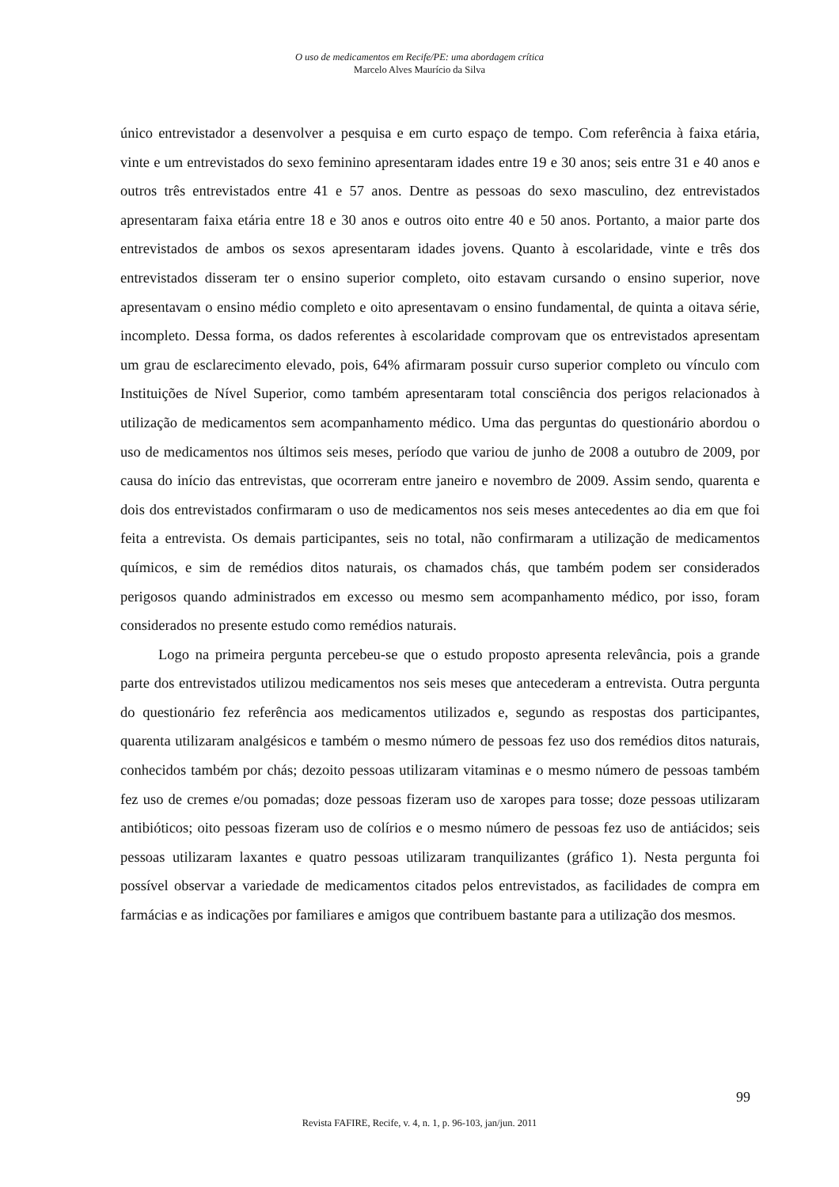O uso de medicamentos em Recife/PE: uma abordagem crítica
Marcelo Alves Maurício da Silva
único entrevistador a desenvolver a pesquisa e em curto espaço de tempo. Com referência à faixa etária, vinte e um entrevistados do sexo feminino apresentaram idades entre 19 e 30 anos; seis entre 31 e 40 anos e outros três entrevistados entre 41 e 57 anos. Dentre as pessoas do sexo masculino, dez entrevistados apresentaram faixa etária entre 18 e 30 anos e outros oito entre 40 e 50 anos. Portanto, a maior parte dos entrevistados de ambos os sexos apresentaram idades jovens. Quanto à escolaridade, vinte e três dos entrevistados disseram ter o ensino superior completo, oito estavam cursando o ensino superior, nove apresentavam o ensino médio completo e oito apresentavam o ensino fundamental, de quinta a oitava série, incompleto. Dessa forma, os dados referentes à escolaridade comprovam que os entrevistados apresentam um grau de esclarecimento elevado, pois, 64% afirmaram possuir curso superior completo ou vínculo com Instituições de Nível Superior, como também apresentaram total consciência dos perigos relacionados à utilização de medicamentos sem acompanhamento médico. Uma das perguntas do questionário abordou o uso de medicamentos nos últimos seis meses, período que variou de junho de 2008 a outubro de 2009, por causa do início das entrevistas, que ocorreram entre janeiro e novembro de 2009. Assim sendo, quarenta e dois dos entrevistados confirmaram o uso de medicamentos nos seis meses antecedentes ao dia em que foi feita a entrevista. Os demais participantes, seis no total, não confirmaram a utilização de medicamentos químicos, e sim de remédios ditos naturais, os chamados chás, que também podem ser considerados perigosos quando administrados em excesso ou mesmo sem acompanhamento médico, por isso, foram considerados no presente estudo como remédios naturais.
Logo na primeira pergunta percebeu-se que o estudo proposto apresenta relevância, pois a grande parte dos entrevistados utilizou medicamentos nos seis meses que antecederam a entrevista. Outra pergunta do questionário fez referência aos medicamentos utilizados e, segundo as respostas dos participantes, quarenta utilizaram analgésicos e também o mesmo número de pessoas fez uso dos remédios ditos naturais, conhecidos também por chás; dezoito pessoas utilizaram vitaminas e o mesmo número de pessoas também fez uso de cremes e/ou pomadas; doze pessoas fizeram uso de xaropes para tosse; doze pessoas utilizaram antibióticos; oito pessoas fizeram uso de colírios e o mesmo número de pessoas fez uso de antiácidos; seis pessoas utilizaram laxantes e quatro pessoas utilizaram tranquilizantes (gráfico 1). Nesta pergunta foi possível observar a variedade de medicamentos citados pelos entrevistados, as facilidades de compra em farmácias e as indicações por familiares e amigos que contribuem bastante para a utilização dos mesmos.
99
Revista FAFIRE, Recife, v. 4, n. 1, p. 96-103, jan/jun. 2011